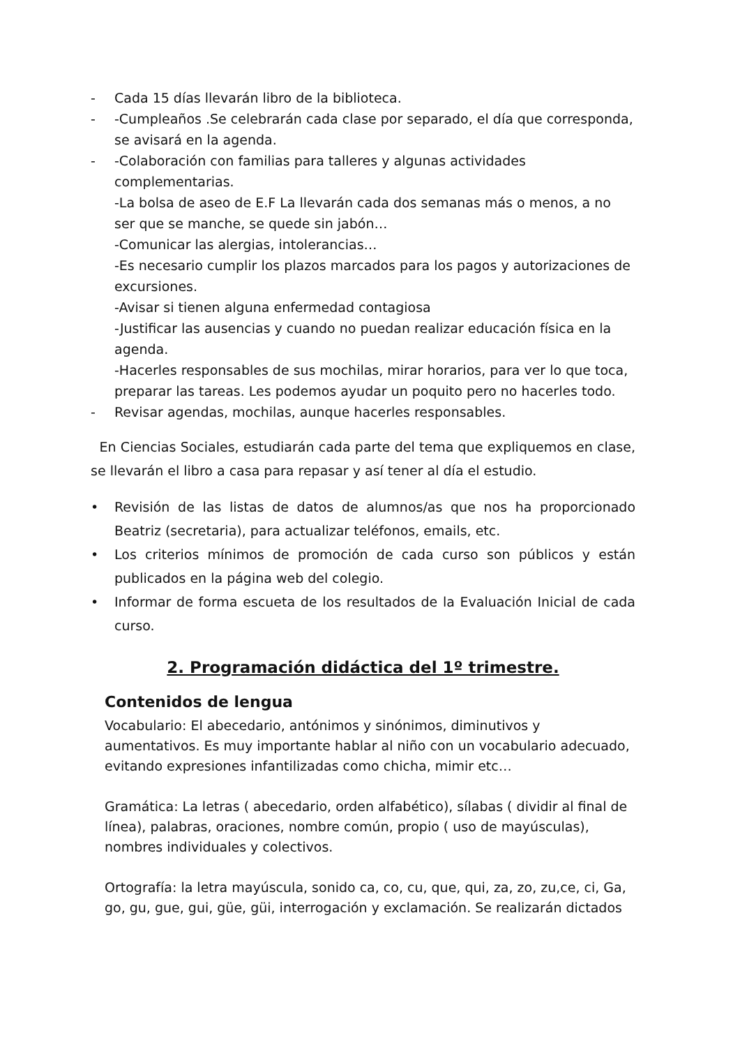- Cada 15 días llevarán libro de la biblioteca.
- -Cumpleaños .Se celebrarán cada clase por separado, el día que corresponda, se avisará en la agenda.
- -Colaboración con familias para talleres y algunas actividades complementarias.
-La bolsa de aseo de E.F La llevarán cada dos semanas más o menos, a no ser que se manche, se quede sin jabón…
-Comunicar las alergias, intolerancias…
-Es necesario cumplir los plazos marcados para los pagos y autorizaciones de excursiones.
-Avisar si tienen alguna enfermedad contagiosa
-Justificar las ausencias y cuando no puedan realizar educación física en la agenda.
-Hacerles responsables de sus mochilas, mirar horarios, para ver lo que toca, preparar las tareas. Les podemos ayudar un poquito pero no hacerles todo.
- Revisar agendas, mochilas, aunque hacerles responsables.
En Ciencias Sociales, estudiarán cada parte del tema que expliquemos en clase, se llevarán el libro a casa para repasar y así tener al día el estudio.
• Revisión de las listas de datos de alumnos/as que nos ha proporcionado Beatriz (secretaria), para actualizar teléfonos, emails, etc.
• Los criterios mínimos de promoción de cada curso son públicos y están publicados en la página web del colegio.
• Informar de forma escueta de los resultados de la Evaluación Inicial de cada curso.
2. Programación didáctica del 1º trimestre.
Contenidos de lengua
Vocabulario: El abecedario, antónimos y sinónimos, diminutivos y aumentativos. Es muy importante hablar al niño con un vocabulario adecuado, evitando expresiones infantilizadas como chicha, mimir etc…
Gramática: La letras ( abecedario, orden alfabético), sílabas ( dividir al final de línea), palabras, oraciones, nombre común, propio ( uso de mayúsculas), nombres individuales y colectivos.
Ortografía: la letra mayúscula, sonido ca, co, cu, que, qui, za, zo, zu,ce, ci, Ga, go, gu, gue, gui, güe, güi, interrogación y exclamación. Se realizarán dictados